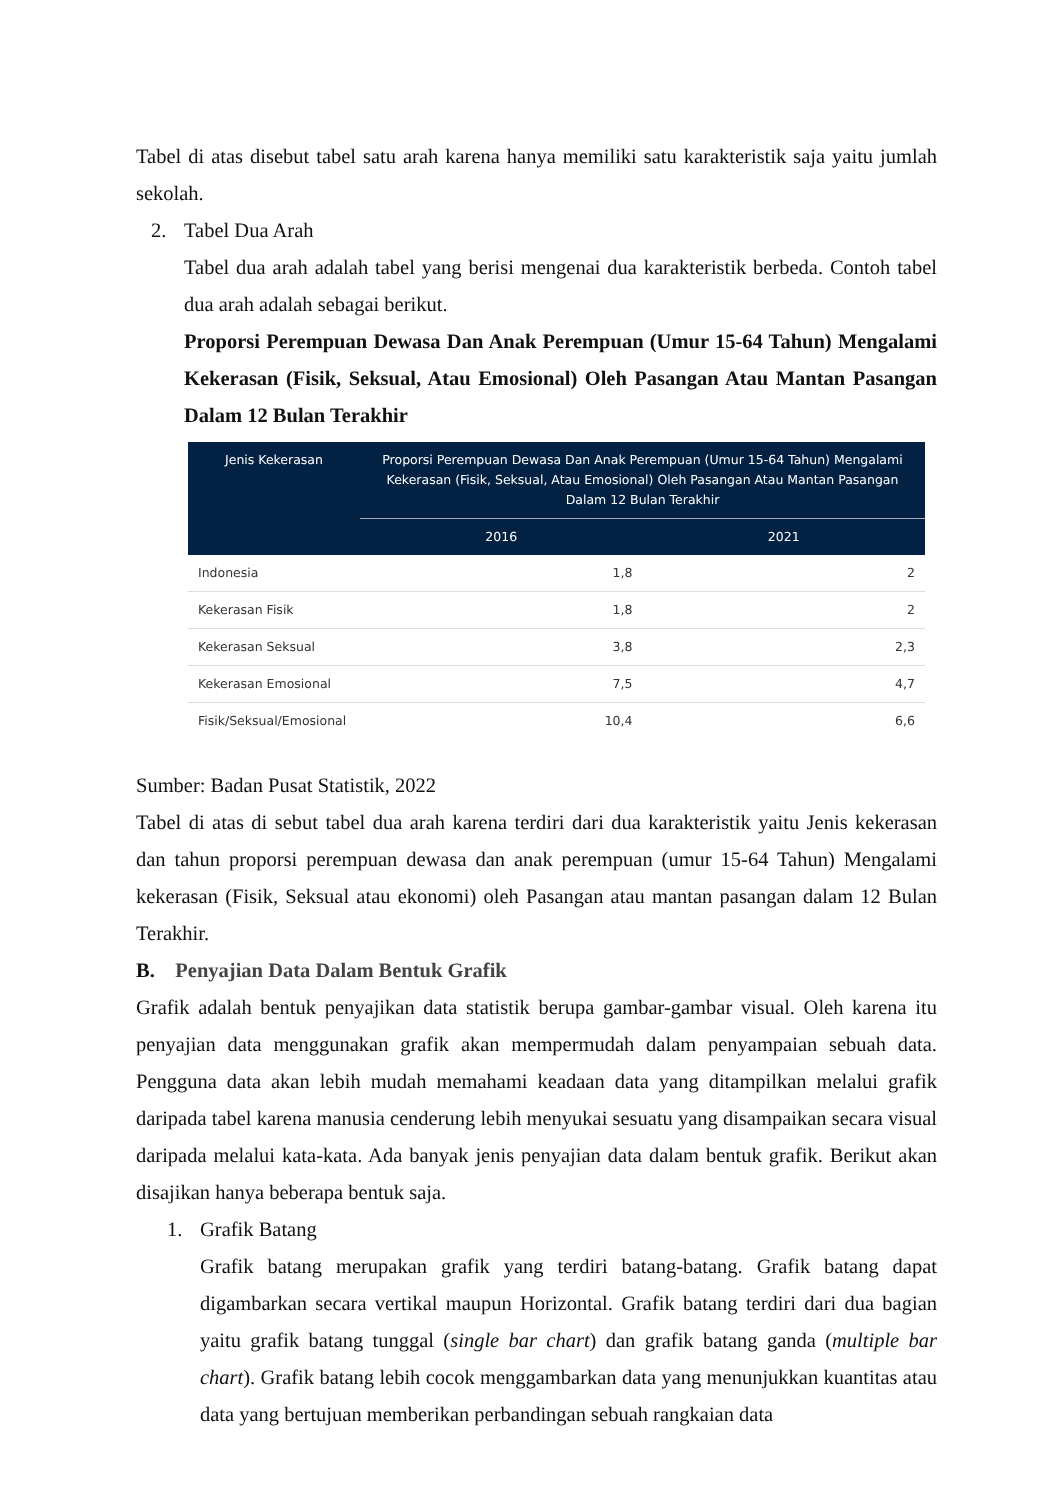Tabel di atas disebut tabel satu arah karena hanya memiliki satu karakteristik saja yaitu jumlah sekolah.
2. Tabel Dua Arah
Tabel dua arah adalah tabel yang berisi mengenai dua karakteristik berbeda. Contoh tabel dua arah adalah sebagai berikut.
Proporsi Perempuan Dewasa Dan Anak Perempuan (Umur 15-64 Tahun) Mengalami Kekerasan (Fisik, Seksual, Atau Emosional) Oleh Pasangan Atau Mantan Pasangan Dalam 12 Bulan Terakhir
| Jenis Kekerasan | Proporsi Perempuan Dewasa Dan Anak Perempuan (Umur 15-64 Tahun) Mengalami Kekerasan (Fisik, Seksual, Atau Emosional) Oleh Pasangan Atau Mantan Pasangan Dalam 12 Bulan Terakhir | |
| --- | --- | --- |
| | 2016 | 2021 |
| Indonesia | 1,8 | 2 |
| Kekerasan Fisik | 1,8 | 2 |
| Kekerasan Seksual | 3,8 | 2,3 |
| Kekerasan Emosional | 7,5 | 4,7 |
| Fisik/Seksual/Emosional | 10,4 | 6,6 |
Sumber: Badan Pusat Statistik, 2022
Tabel di atas di sebut tabel dua arah karena terdiri dari dua karakteristik yaitu Jenis kekerasan dan tahun proporsi perempuan dewasa dan anak perempuan (umur 15-64 Tahun) Mengalami kekerasan (Fisik, Seksual atau ekonomi) oleh Pasangan atau mantan pasangan dalam 12 Bulan Terakhir.
B. Penyajian Data Dalam Bentuk Grafik
Grafik adalah bentuk penyajikan data statistik berupa gambar-gambar visual. Oleh karena itu penyajian data menggunakan grafik akan mempermudah dalam penyampaian sebuah data. Pengguna data akan lebih mudah memahami keadaan data yang ditampilkan melalui grafik daripada tabel karena manusia cenderung lebih menyukai sesuatu yang disampaikan secara visual daripada melalui kata-kata. Ada banyak jenis penyajian data dalam bentuk grafik. Berikut akan disajikan hanya beberapa bentuk saja.
1. Grafik Batang
Grafik batang merupakan grafik yang terdiri batang-batang. Grafik batang dapat digambarkan secara vertikal maupun Horizontal. Grafik batang terdiri dari dua bagian yaitu grafik batang tunggal (single bar chart) dan grafik batang ganda (multiple bar chart). Grafik batang lebih cocok menggambarkan data yang menunjukkan kuantitas atau data yang bertujuan memberikan perbandingan sebuah rangkaian data